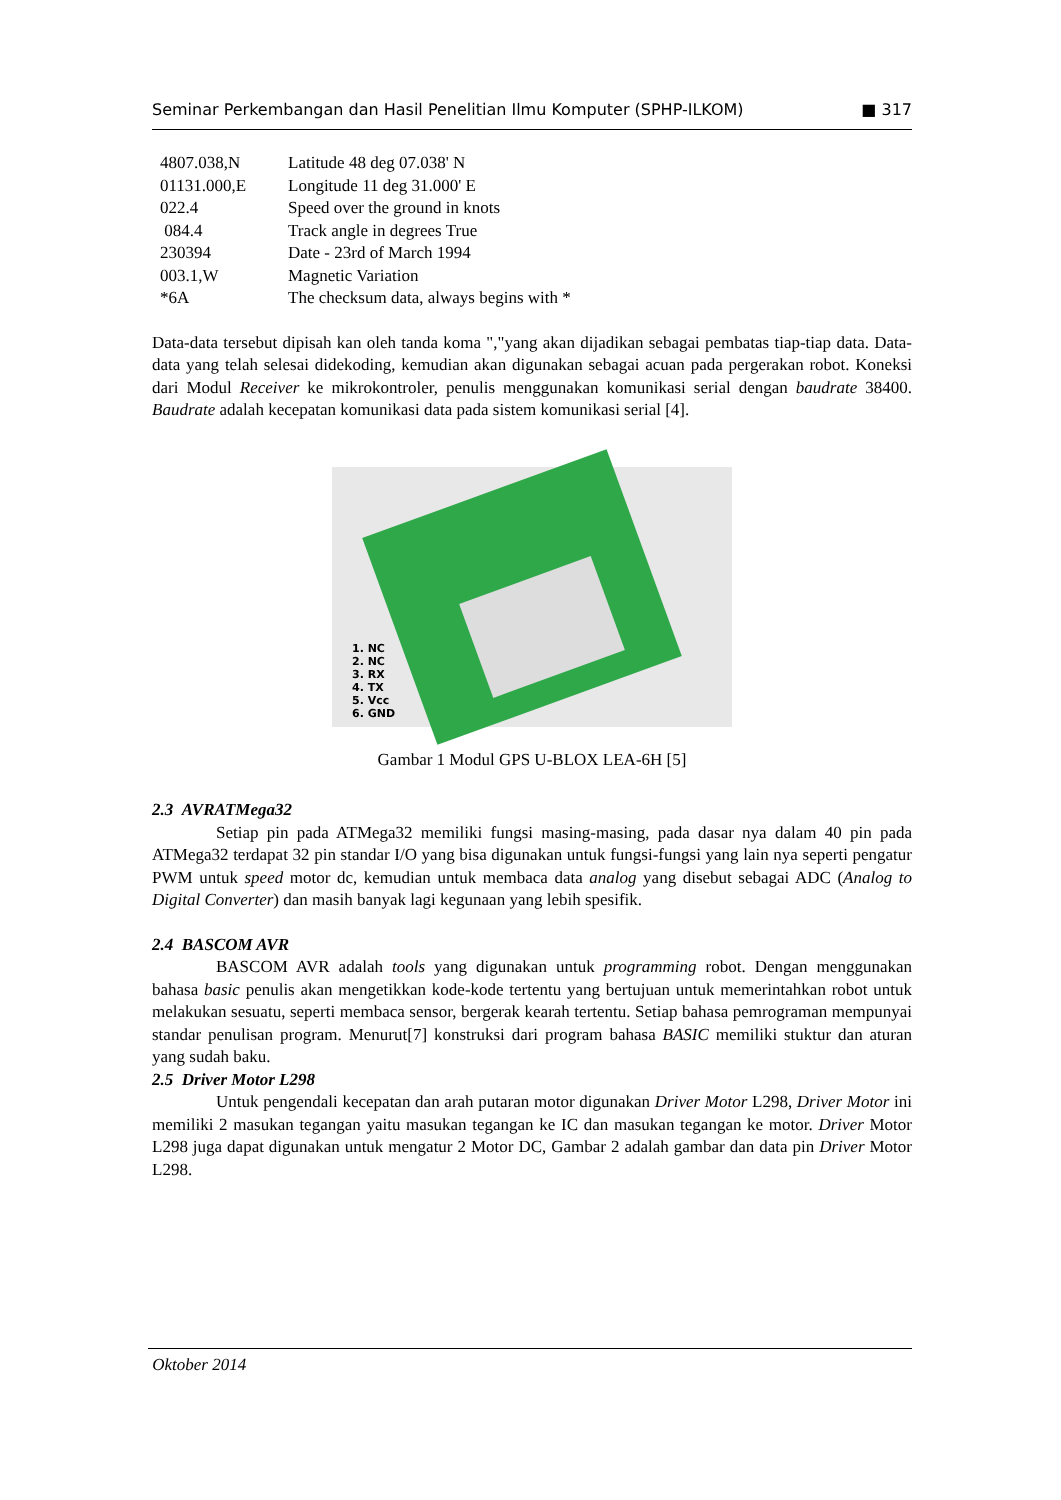Seminar Perkembangan dan Hasil Penelitian Ilmu Komputer (SPHP-ILKOM) ■ 317
| 4807.038,N | Latitude 48 deg 07.038' N |
| 01131.000,E | Longitude 11 deg 31.000' E |
| 022.4 | Speed over the ground in knots |
| 084.4 | Track angle in degrees True |
| 230394 | Date - 23rd of March 1994 |
| 003.1,W | Magnetic Variation |
| *6A | The checksum data, always begins with * |
Data-data tersebut dipisah kan oleh tanda koma ","yang akan dijadikan sebagai pembatas tiap-tiap data. Data-data yang telah selesai didekoding, kemudian akan digunakan sebagai acuan pada pergerakan robot. Koneksi dari Modul Receiver ke mikrokontroler, penulis menggunakan komunikasi serial dengan baudrate 38400. Baudrate adalah kecepatan komunikasi data pada sistem komunikasi serial [4].
1. NC
2. NC
3. RX
4. TX
5. Vcc
6. GND
Gambar 1 Modul GPS U-BLOX LEA-6H [5]
2.3 AVRATMega32
Setiap pin pada ATMega32 memiliki fungsi masing-masing, pada dasar nya dalam 40 pin pada ATMega32 terdapat 32 pin standar I/O yang bisa digunakan untuk fungsi-fungsi yang lain nya seperti pengatur PWM untuk speed motor dc, kemudian untuk membaca data analog yang disebut sebagai ADC (Analog to Digital Converter) dan masih banyak lagi kegunaan yang lebih spesifik.
2.4 BASCOM AVR
BASCOM AVR adalah tools yang digunakan untuk programming robot. Dengan menggunakan bahasa basic penulis akan mengetikkan kode-kode tertentu yang bertujuan untuk memerintahkan robot untuk melakukan sesuatu, seperti membaca sensor, bergerak kearah tertentu. Setiap bahasa pemrograman mempunyai standar penulisan program. Menurut[7] konstruksi dari program bahasa BASIC memiliki stuktur dan aturan yang sudah baku.
2.5 Driver Motor L298
Untuk pengendali kecepatan dan arah putaran motor digunakan Driver Motor L298, Driver Motor ini memiliki 2 masukan tegangan yaitu masukan tegangan ke IC dan masukan tegangan ke motor. Driver Motor L298 juga dapat digunakan untuk mengatur 2 Motor DC, Gambar 2 adalah gambar dan data pin Driver Motor L298.
Oktober 2014